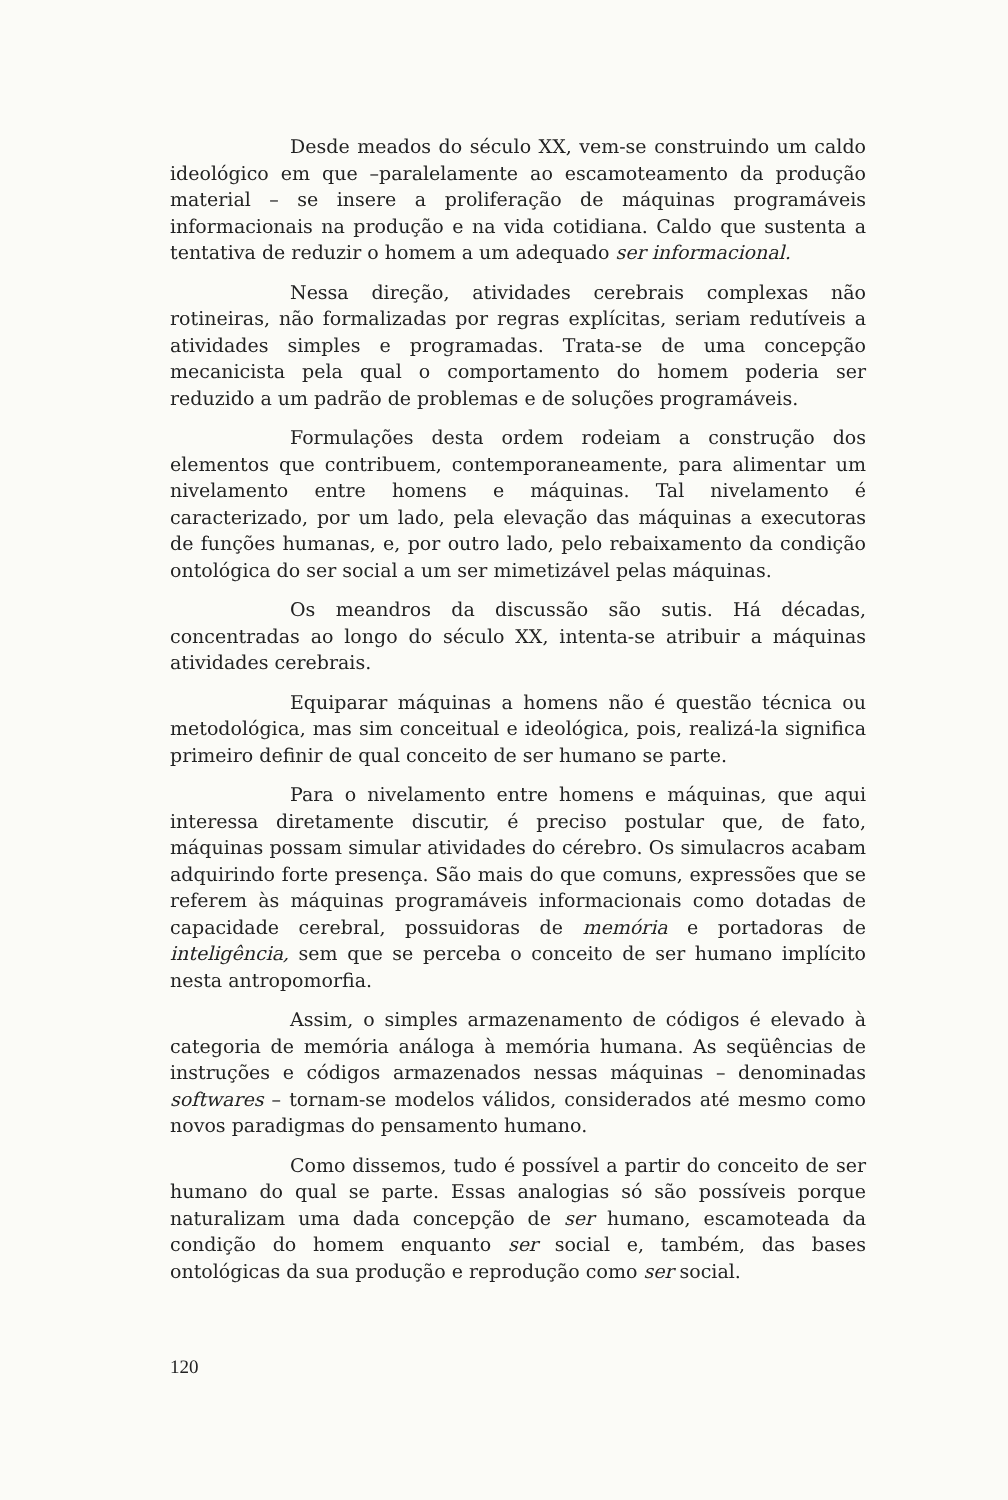Desde meados do século XX, vem-se construindo um caldo ideológico em que –paralelamente ao escamoteamento da produção material – se insere a proliferação de máquinas programáveis informacionais na produção e na vida cotidiana. Caldo que sustenta a tentativa de reduzir o homem a um adequado ser informacional.
Nessa direção, atividades cerebrais complexas não rotineiras, não formalizadas por regras explícitas, seriam redutíveis a atividades simples e programadas. Trata-se de uma concepção mecanicista pela qual o comportamento do homem poderia ser reduzido a um padrão de problemas e de soluções programáveis.
Formulações desta ordem rodeiam a construção dos elementos que contribuem, contemporaneamente, para alimentar um nivelamento entre homens e máquinas. Tal nivelamento é caracterizado, por um lado, pela elevação das máquinas a executoras de funções humanas, e, por outro lado, pelo rebaixamento da condição ontológica do ser social a um ser mimetizável pelas máquinas.
Os meandros da discussão são sutis. Há décadas, concentradas ao longo do século XX, intenta-se atribuir a máquinas atividades cerebrais.
Equiparar máquinas a homens não é questão técnica ou metodológica, mas sim conceitual e ideológica, pois, realizá-la significa primeiro definir de qual conceito de ser humano se parte.
Para o nivelamento entre homens e máquinas, que aqui interessa diretamente discutir, é preciso postular que, de fato, máquinas possam simular atividades do cérebro. Os simulacros acabam adquirindo forte presença. São mais do que comuns, expressões que se referem às máquinas programáveis informacionais como dotadas de capacidade cerebral, possuidoras de memória e portadoras de inteligência, sem que se perceba o conceito de ser humano implícito nesta antropomorfia.
Assim, o simples armazenamento de códigos é elevado à categoria de memória análoga à memória humana. As seqüências de instruções e códigos armazenados nessas máquinas – denominadas softwares – tornam-se modelos válidos, considerados até mesmo como novos paradigmas do pensamento humano.
Como dissemos, tudo é possível a partir do conceito de ser humano do qual se parte. Essas analogias só são possíveis porque naturalizam uma dada concepção de ser humano, escamoteada da condição do homem enquanto ser social e, também, das bases ontológicas da sua produção e reprodução como ser social.
120